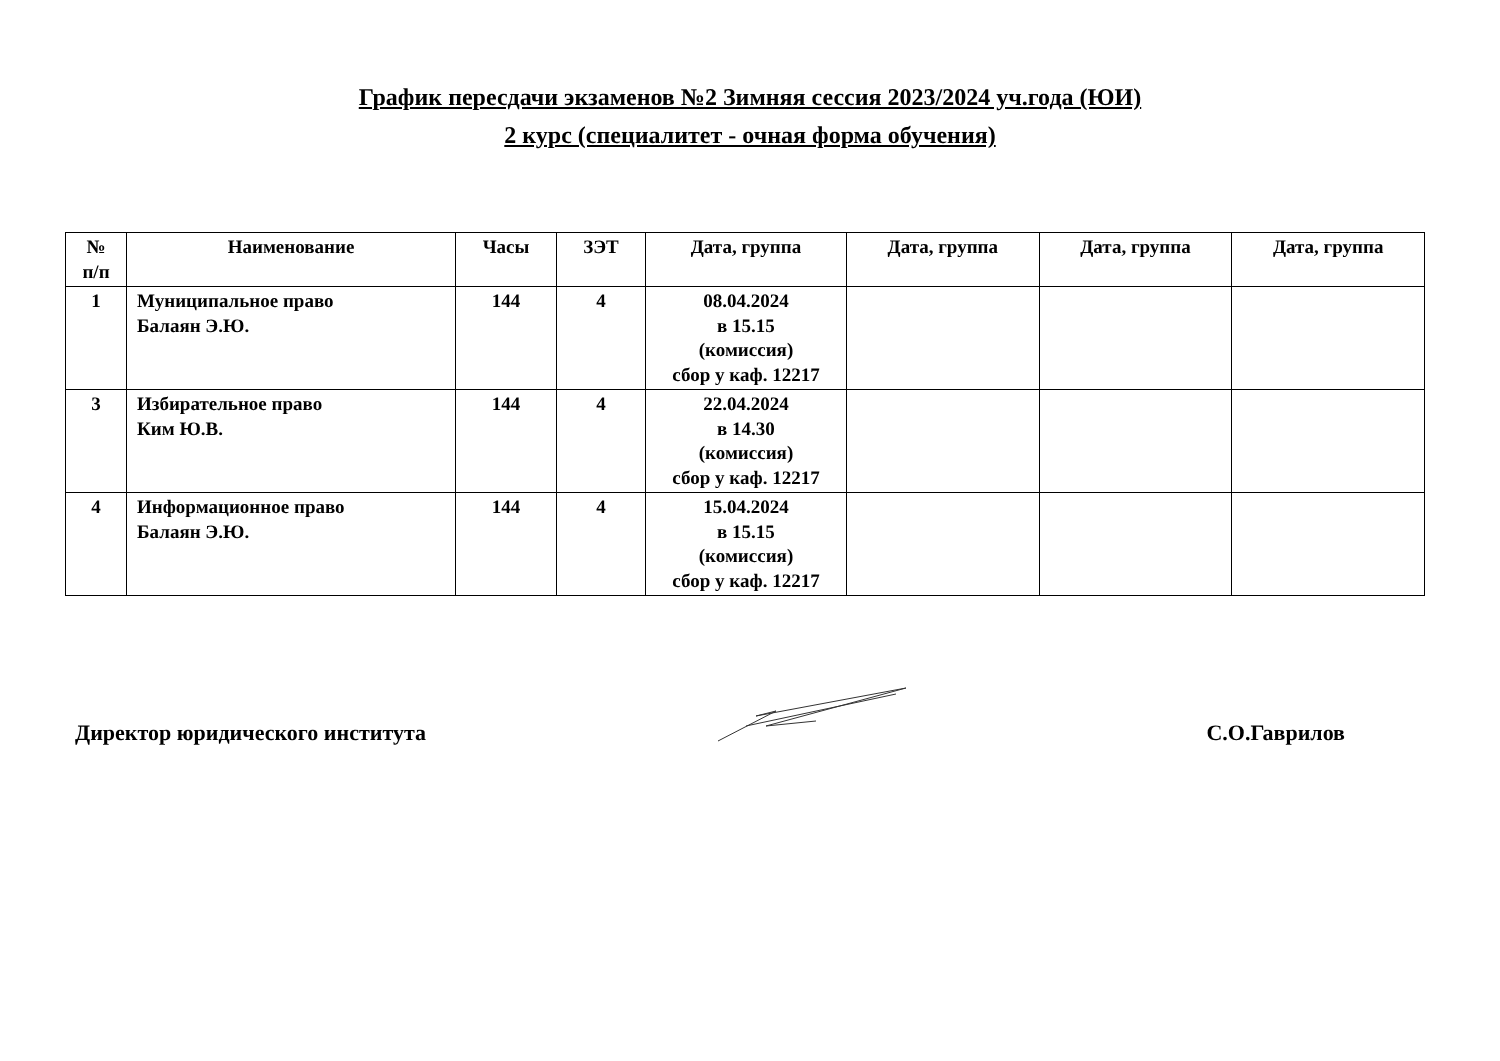График пересдачи экзаменов №2 Зимняя сессия 2023/2024 уч.года (ЮИ)
2 курс (специалитет - очная форма обучения)
| № п/п | Наименование | Часы | ЗЭТ | Дата, группа | Дата, группа | Дата, группа | Дата, группа |
| --- | --- | --- | --- | --- | --- | --- | --- |
| 1 | Муниципальное право Балаян Э.Ю. | 144 | 4 | 08.04.2024 в 15.15 (комиссия) сбор у каф. 12217 | | | |
| 3 | Избирательное право Ким Ю.В. | 144 | 4 | 22.04.2024 в 14.30 (комиссия) сбор у каф. 12217 | | | |
| 4 | Информационное право Балаян Э.Ю. | 144 | 4 | 15.04.2024 в 15.15 (комиссия) сбор у каф. 12217 | | | |
Директор юридического института С.О.Гаврилов